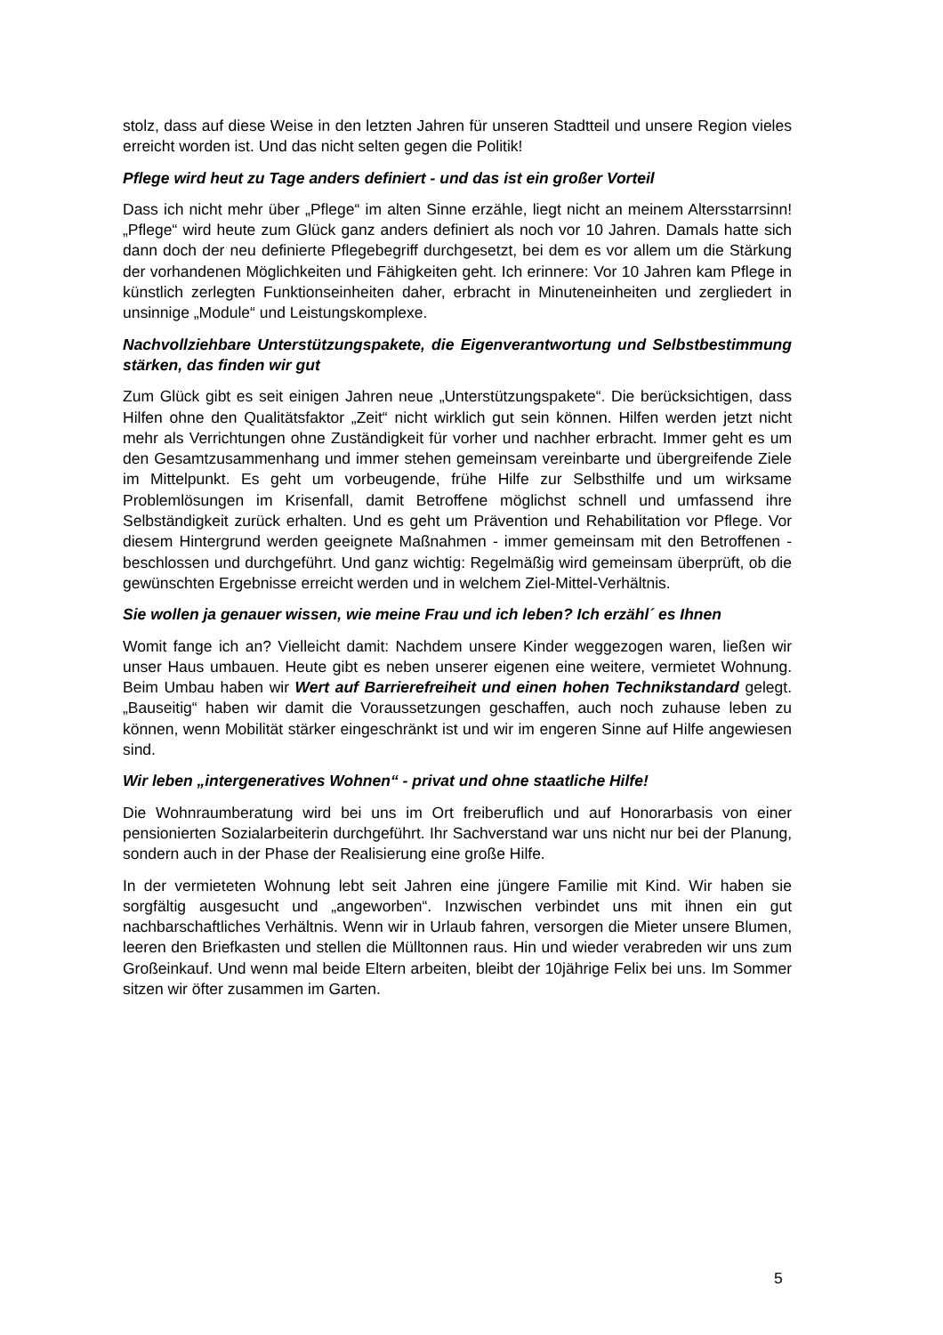stolz, dass auf diese Weise in den letzten Jahren für unseren Stadtteil und unsere Region vieles erreicht worden ist. Und das nicht selten gegen die Politik!
Pflege wird heut zu Tage anders definiert - und das ist ein großer Vorteil
Dass ich nicht mehr über „Pflege“ im alten Sinne erzähle, liegt nicht an meinem Altersstarrsinn! „Pflege“ wird heute zum Glück ganz anders definiert als noch vor 10 Jahren. Damals hatte sich dann doch der neu definierte Pflegebegriff durchgesetzt, bei dem es vor allem um die Stärkung der vorhandenen Möglichkeiten und Fähigkeiten geht. Ich erinnere: Vor 10 Jahren kam Pflege in künstlich zerlegten Funktionseinheiten daher, erbracht in Minuteneinheiten und zergliedert in unsinnige „Module“ und Leistungskomplexe.
Nachvollziehbare Unterstützungspakete, die Eigenverantwortung und Selbstbestimmung stärken, das finden wir gut
Zum Glück gibt es seit einigen Jahren neue „Unterstützungspakete“. Die berücksichtigen, dass Hilfen ohne den Qualitätsfaktor „Zeit“ nicht wirklich gut sein können. Hilfen werden jetzt nicht mehr als Verrichtungen ohne Zuständigkeit für vorher und nachher erbracht. Immer geht es um den Gesamtzusammenhang und immer stehen gemeinsam vereinbarte und übergreifende Ziele im Mittelpunkt. Es geht um vorbeugende, frühe Hilfe zur Selbsthilfe und um wirksame Problemlösungen im Krisenfall, damit Betroffene möglichst schnell und umfassend ihre Selbständigkeit zurück erhalten. Und es geht um Prävention und Rehabilitation vor Pflege. Vor diesem Hintergrund werden geeignete Maßnahmen - immer gemeinsam mit den Betroffenen - beschlossen und durchgeführt. Und ganz wichtig: Regelmäßig wird gemeinsam überprüft, ob die gewünschten Ergebnisse erreicht werden und in welchem Ziel-Mittel-Verhältnis.
Sie wollen ja genauer wissen, wie meine Frau und ich leben? Ich erzähl´ es Ihnen
Womit fange ich an? Vielleicht damit: Nachdem unsere Kinder weggezogen waren, ließen wir unser Haus umbauen. Heute gibt es neben unserer eigenen eine weitere, vermietet Wohnung. Beim Umbau haben wir Wert auf Barrierefreiheit und einen hohen Technikstandard gelegt. „Bauseitig“ haben wir damit die Voraussetzungen geschaffen, auch noch zuhause leben zu können, wenn Mobilität stärker eingeschränkt ist und wir im engeren Sinne auf Hilfe angewiesen sind.
Wir leben „intergeneratives Wohnen“ - privat und ohne staatliche Hilfe!
Die Wohnraumberatung wird bei uns im Ort freiberuflich und auf Honorarbasis von einer pensionierten Sozialarbeiterin durchgeführt. Ihr Sachverstand war uns nicht nur bei der Planung, sondern auch in der Phase der Realisierung eine große Hilfe.
In der vermieteten Wohnung lebt seit Jahren eine jüngere Familie mit Kind. Wir haben sie sorgfältig ausgesucht und „angeworben“. Inzwischen verbindet uns mit ihnen ein gut nachbarschaftliches Verhältnis. Wenn wir in Urlaub fahren, versorgen die Mieter unsere Blumen, leeren den Briefkasten und stellen die Mülltonnen raus. Hin und wieder verabreden wir uns zum Großeinkauf. Und wenn mal beide Eltern arbeiten, bleibt der 10jährige Felix bei uns. Im Sommer sitzen wir öfter zusammen im Garten.
5